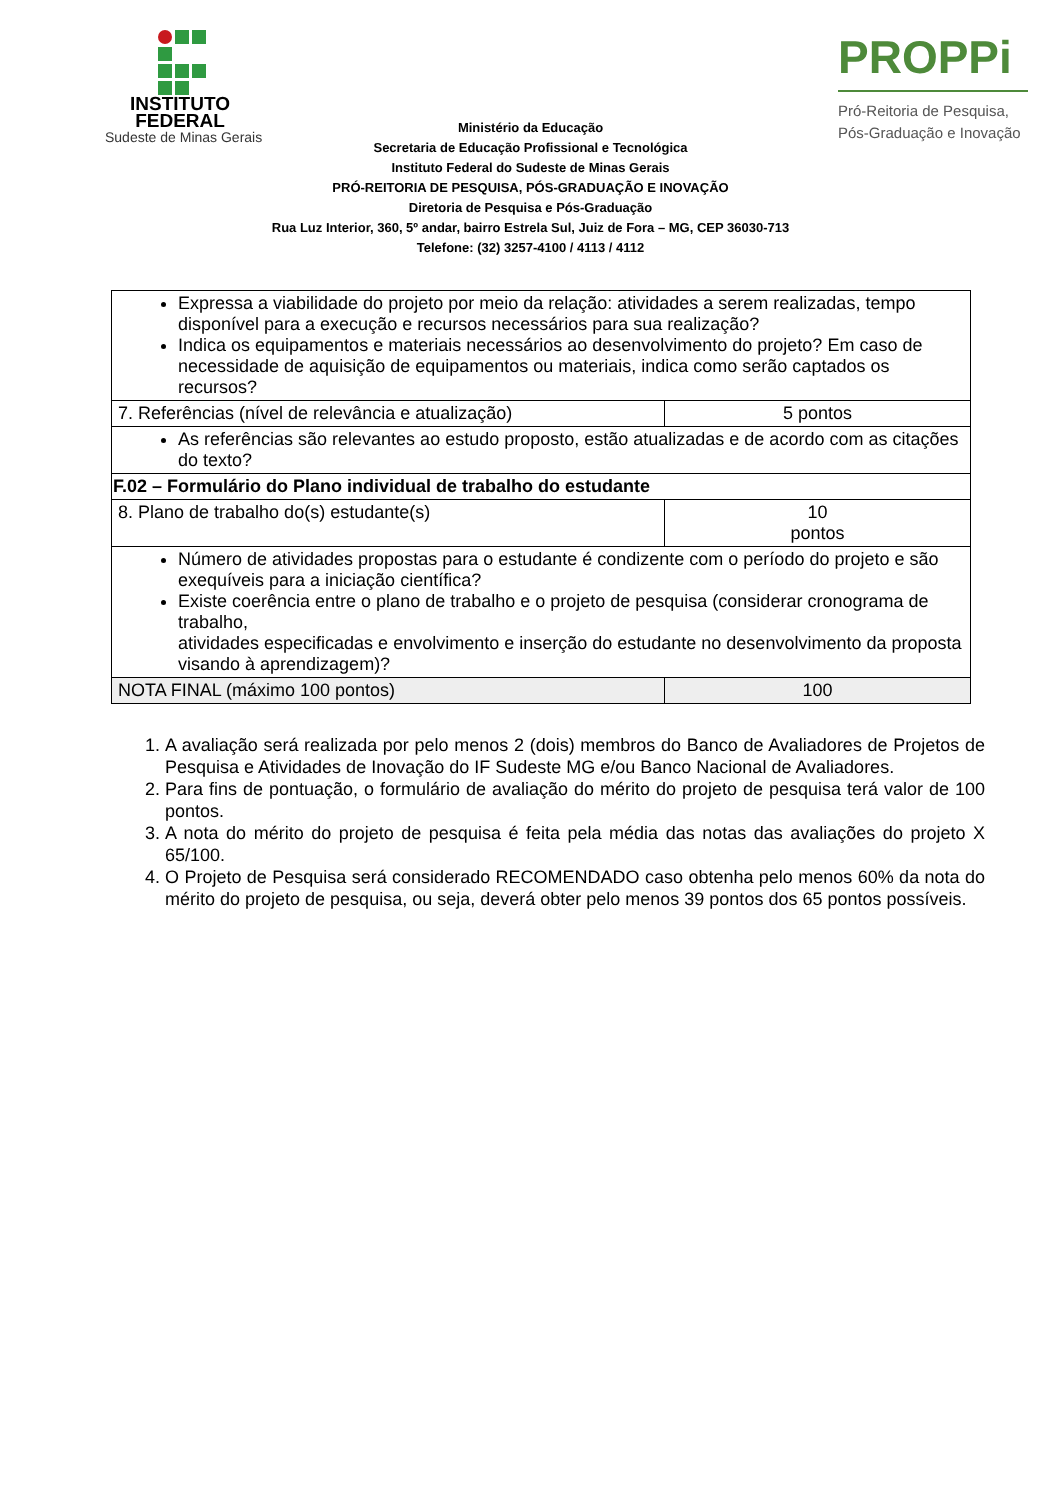INSTITUTO
FEDERAL
Sudeste de Minas Gerais
PROPPi
Pró-Reitoria de Pesquisa,
Pós-Graduação e Inovação
Ministério da Educação
Secretaria de Educação Profissional e Tecnológica
Instituto Federal do Sudeste de Minas Gerais
PRÓ-REITORIA DE PESQUISA, PÓS-GRADUAÇÃO E INOVAÇÃO
Diretoria de Pesquisa e Pós-Graduação
Rua Luz Interior, 360, 5º andar, bairro Estrela Sul, Juiz de Fora – MG, CEP 36030-713
Telefone: (32) 3257-4100 / 4113 / 4112
| Expressa a viabilidade do projeto por meio da relação: atividades a serem realizadas, tempo disponível para a execução e recursos necessários para sua realização? Indica os equipamentos e materiais necessários ao desenvolvimento do projeto? Em caso de necessidade de aquisição de equipamentos ou materiais, indica como serão captados os recursos? | |
| 7. Referências (nível de relevância e atualização) | 5 pontos |
| As referências são relevantes ao estudo proposto, estão atualizadas e de acordo com as citações do texto? | |
| F.02 – Formulário do Plano individual de trabalho do estudante | |
| 8. Plano de trabalho do(s) estudante(s) | 10 pontos |
| Número de atividades propostas para o estudante é condizente com o período do projeto e são exequíveis para a iniciação científica? Existe coerência entre o plano de trabalho e o projeto de pesquisa (considerar cronograma de trabalho, atividades especificadas e envolvimento e inserção do estudante no desenvolvimento da proposta visando à aprendizagem)? | |
| NOTA FINAL (máximo 100 pontos) | 100 |
1. A avaliação será realizada por pelo menos 2 (dois) membros do Banco de Avaliadores de Projetos de Pesquisa e Atividades de Inovação do IF Sudeste MG e/ou Banco Nacional de Avaliadores.
2. Para fins de pontuação, o formulário de avaliação do mérito do projeto de pesquisa terá valor de 100 pontos.
3. A nota do mérito do projeto de pesquisa é feita pela média das notas das avaliações do projeto X 65/100.
4. O Projeto de Pesquisa será considerado RECOMENDADO caso obtenha pelo menos 60% da nota do mérito do projeto de pesquisa, ou seja, deverá obter pelo menos 39 pontos dos 65 pontos possíveis.